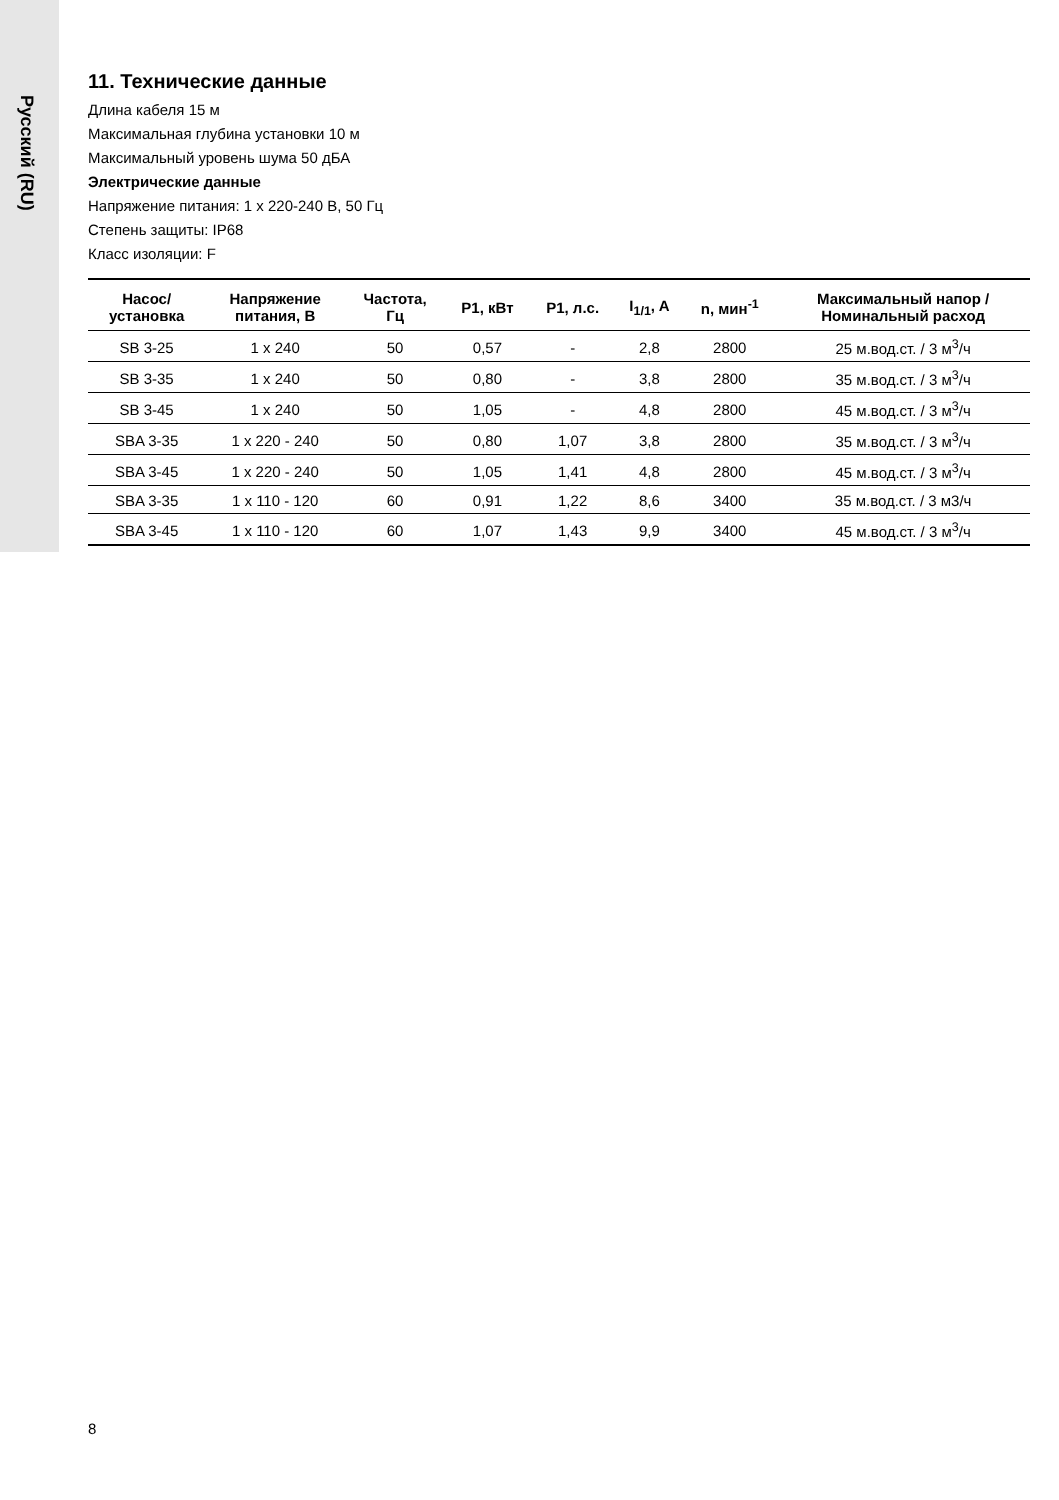Русский (RU)
11. Технические данные
Длина кабеля 15 м
Максимальная глубина установки 10 м
Максимальный уровень шума 50 дБА
Электрические данные
Напряжение питания: 1 x 220-240 В, 50 Гц
Степень защиты: IP68
Класс изоляции: F
| Насос/ установка | Напряжение питания, В | Частота, Гц | P1, кВт | P1, л.с. | I<sub>1/1</sub>, A | n, мин<sup>-1</sup> | Максимальный напор / Номинальный расход |
| --- | --- | --- | --- | --- | --- | --- | --- |
| SB 3-25 | 1 x 240 | 50 | 0,57 | - | 2,8 | 2800 | 25 м.вод.ст. / 3 м<sup>3</sup>/ч |
| SB 3-35 | 1 x 240 | 50 | 0,80 | - | 3,8 | 2800 | 35 м.вод.ст. / 3 м<sup>3</sup>/ч |
| SB 3-45 | 1 x 240 | 50 | 1,05 | - | 4,8 | 2800 | 45 м.вод.ст. / 3 м<sup>3</sup>/ч |
| SBA 3-35 | 1 x 220 - 240 | 50 | 0,80 | 1,07 | 3,8 | 2800 | 35 м.вод.ст. / 3 м<sup>3</sup>/ч |
| SBA 3-45 | 1 x 220 - 240 | 50 | 1,05 | 1,41 | 4,8 | 2800 | 45 м.вод.ст. / 3 м<sup>3</sup>/ч |
| SBA 3-35 | 1 x 110 - 120 | 60 | 0,91 | 1,22 | 8,6 | 3400 | 35 м.вод.ст. / 3 м3/ч |
| SBA 3-45 | 1 x 110 - 120 | 60 | 1,07 | 1,43 | 9,9 | 3400 | 45 м.вод.ст. / 3 м<sup>3</sup>/ч |
8